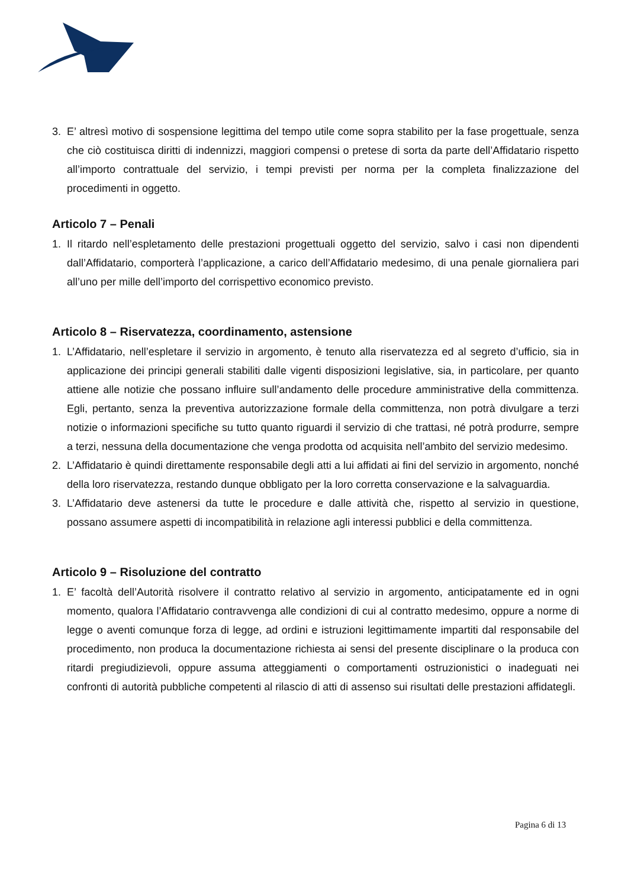3. E’ altresì motivo di sospensione legittima del tempo utile come sopra stabilito per la fase progettuale, senza che ciò costituisca diritti di indennizzi, maggiori compensi o pretese di sorta da parte dell’Affidatario rispetto all’importo contrattuale del servizio, i tempi previsti per norma per la completa finalizzazione del procedimenti in oggetto.
Articolo 7 – Penali
1. Il ritardo nell’espletamento delle prestazioni progettuali oggetto del servizio, salvo i casi non dipendenti dall’Affidatario, comporterà l’applicazione, a carico dell’Affidatario medesimo, di una penale giornaliera pari all’uno per mille dell’importo del corrispettivo economico previsto.
Articolo 8 – Riservatezza, coordinamento, astensione
1. L’Affidatario, nell’espletare il servizio in argomento, è tenuto alla riservatezza ed al segreto d’ufficio, sia in applicazione dei principi generali stabiliti dalle vigenti disposizioni legislative, sia, in particolare, per quanto attiene alle notizie che possano influire sull’andamento delle procedure amministrative della committenza. Egli, pertanto, senza la preventiva autorizzazione formale della committenza, non potrà divulgare a terzi notizie o informazioni specifiche su tutto quanto riguardi il servizio di che trattasi, né potrà produrre, sempre a terzi, nessuna della documentazione che venga prodotta od acquisita nell’ambito del servizio medesimo.
2. L’Affidatario è quindi direttamente responsabile degli atti a lui affidati ai fini del servizio in argomento, nonché della loro riservatezza, restando dunque obbligato per la loro corretta conservazione e la salvaguardia.
3. L’Affidatario deve astenersi da tutte le procedure e dalle attività che, rispetto al servizio in questione, possano assumere aspetti di incompatibilità in relazione agli interessi pubblici e della committenza.
Articolo 9 – Risoluzione del contratto
1. E’ facoltà dell’Autorità risolvere il contratto relativo al servizio in argomento, anticipatamente ed in ogni momento, qualora l’Affidatario contravvenga alle condizioni di cui al contratto medesimo, oppure a norme di legge o aventi comunque forza di legge, ad ordini e istruzioni legittimamente impartiti dal responsabile del procedimento, non produca la documentazione richiesta ai sensi del presente disciplinare o la produca con ritardi pregiudizievoli, oppure assuma atteggiamenti o comportamenti ostruzionistici o inadeguati nei confronti di autorità pubbliche competenti al rilascio di atti di assenso sui risultati delle prestazioni affidategli.
Pagina 6 di 13